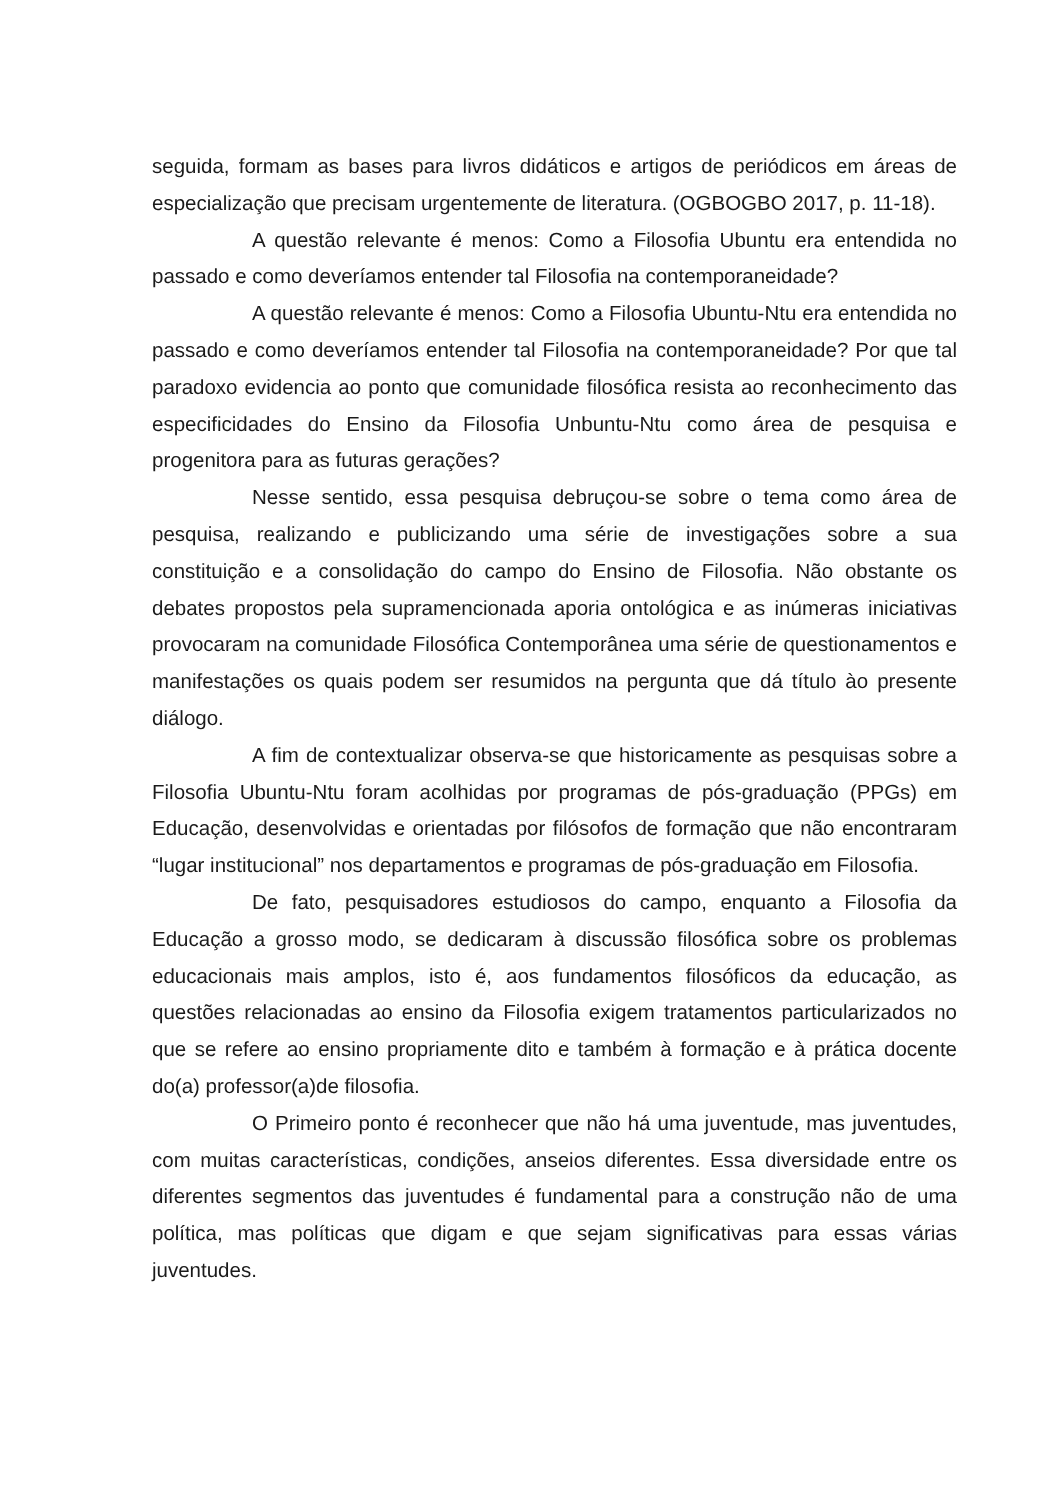seguida, formam as bases para livros didáticos e artigos de periódicos em áreas de especialização que precisam urgentemente de literatura. (OGBOGBO 2017, p. 11-18).
A questão relevante é menos: Como a Filosofia Ubuntu era entendida no passado e como deveríamos entender tal Filosofia na contemporaneidade?
A questão relevante é menos: Como a Filosofia Ubuntu-Ntu era entendida no passado e como deveríamos entender tal Filosofia na contemporaneidade? Por que tal paradoxo evidencia ao ponto que comunidade filosófica resista ao reconhecimento das especificidades do Ensino da Filosofia Unbuntu-Ntu como área de pesquisa e progenitora para as futuras gerações?
Nesse sentido, essa pesquisa debruçou-se sobre o tema como área de pesquisa, realizando e publicizando uma série de investigações sobre a sua constituição e a consolidação do campo do Ensino de Filosofia. Não obstante os debates propostos pela supramencionada aporia ontológica e as inúmeras iniciativas provocaram na comunidade Filosófica Contemporânea uma série de questionamentos e manifestações os quais podem ser resumidos na pergunta que dá título ào presente diálogo.
A fim de contextualizar observa-se que historicamente as pesquisas sobre a Filosofia Ubuntu-Ntu foram acolhidas por programas de pós-graduação (PPGs) em Educação, desenvolvidas e orientadas por filósofos de formação que não encontraram “lugar institucional” nos departamentos e programas de pós-graduação em Filosofia.
De fato, pesquisadores estudiosos do campo, enquanto a Filosofia da Educação a grosso modo, se dedicaram à discussão filosófica sobre os problemas educacionais mais amplos, isto é, aos fundamentos filosóficos da educação, as questões relacionadas ao ensino da Filosofia exigem tratamentos particularizados no que se refere ao ensino propriamente dito e também à formação e à prática docente do(a) professor(a)de filosofia.
O Primeiro ponto é reconhecer que não há uma juventude, mas juventudes, com muitas características, condições, anseios diferentes. Essa diversidade entre os diferentes segmentos das juventudes é fundamental para a construção não de uma política, mas políticas que digam e que sejam significativas para essas várias juventudes.